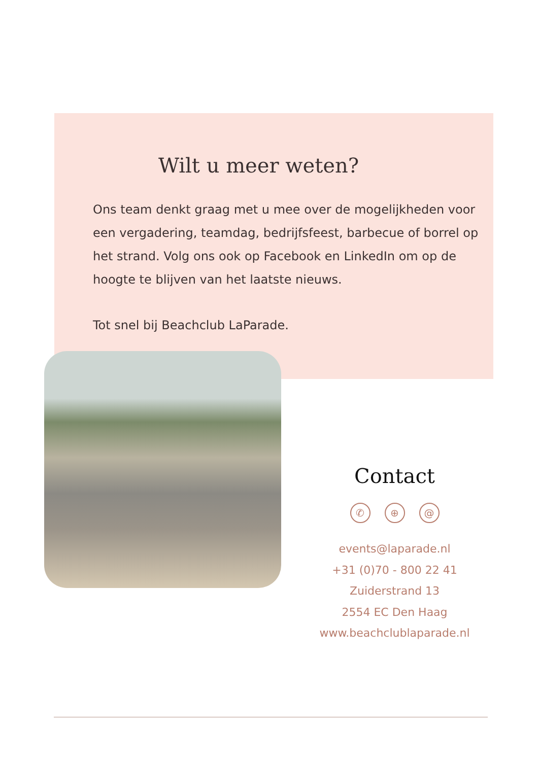Wilt u meer weten?
Ons team denkt graag met u mee over de mogelijkheden voor een vergadering, teamdag, bedrijfsfeest, barbecue of borrel op het strand. Volg ons ook op Facebook en LinkedIn om op de hoogte te blijven van het laatste nieuws.
Tot snel bij Beachclub LaParade.
Contact
✆ ⊕ @
events@laparade.nl
+31 (0)70 - 800 22 41
Zuiderstrand 13
2554 EC Den Haag
www.beachclublaparade.nl